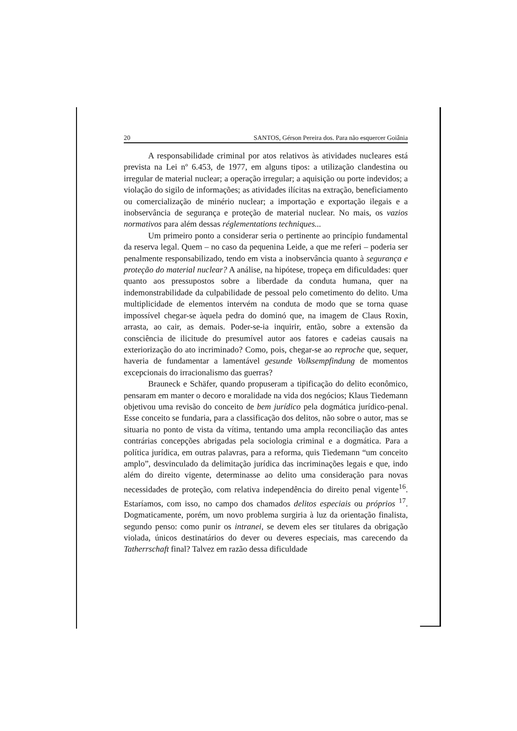20 SANTOS, Gérson Pereira dos. Para não esquercer Goiânia
A responsabilidade criminal por atos relativos às atividades nucleares está prevista na Lei nº 6.453, de 1977, em alguns tipos: a utilização clandestina ou irregular de material nuclear; a operação irregular; a aquisição ou porte indevidos; a violação do sigilo de informações; as atividades ilícitas na extração, beneficiamento ou comercialização de minério nuclear; a importação e exportação ilegais e a inobservância de segurança e proteção de material nuclear. No mais, os vazios normativos para além dessas réglementations techniques...
Um primeiro ponto a considerar seria o pertinente ao princípio fundamental da reserva legal. Quem – no caso da pequenina Leide, a que me referi – poderia ser penalmente responsabilizado, tendo em vista a inobservância quanto à segurança e proteção do material nuclear? A análise, na hipótese, tropeça em dificuldades: quer quanto aos pressupostos sobre a liberdade da conduta humana, quer na indemonstrabilidade da culpabilidade de pessoal pelo cometimento do delito. Uma multiplicidade de elementos intervém na conduta de modo que se torna quase impossível chegar-se àquela pedra do dominó que, na imagem de Claus Roxin, arrasta, ao cair, as demais. Poder-se-ia inquirir, então, sobre a extensão da consciência de ilicitude do presumível autor aos fatores e cadeias causais na exteriorização do ato incriminado? Como, pois, chegar-se ao reproche que, sequer, haveria de fundamentar a lamentável gesunde Volksempfindung de momentos excepcionais do irracionalismo das guerras?
Brauneck e Schäfer, quando propuseram a tipificação do delito econômico, pensaram em manter o decoro e moralidade na vida dos negócios; Klaus Tiedemann objetivou uma revisão do conceito de bem jurídico pela dogmática jurídico-penal. Esse conceito se fundaria, para a classificação dos delitos, não sobre o autor, mas se situaria no ponto de vista da vítima, tentando uma ampla reconciliação das antes contrárias concepções abrigadas pela sociologia criminal e a dogmática. Para a política jurídica, em outras palavras, para a reforma, quis Tiedemann “um conceito amplo”, desvinculado da delimitação jurídica das incriminações legais e que, indo além do direito vigente, determinasse ao delito uma consideração para novas necessidades de proteção, com relativa independência do direito penal vigente<sup>16</sup>. Estaríamos, com isso, no campo dos chamados delitos especiais ou próprios <sup>17</sup>. Dogmaticamente, porém, um novo problema surgiria à luz da orientação finalista, segundo penso: como punir os intranei, se devem eles ser titulares da obrigação violada, únicos destinatários do dever ou deveres especiais, mas carecendo da Tatherrschaft final? Talvez em razão dessa dificuldade